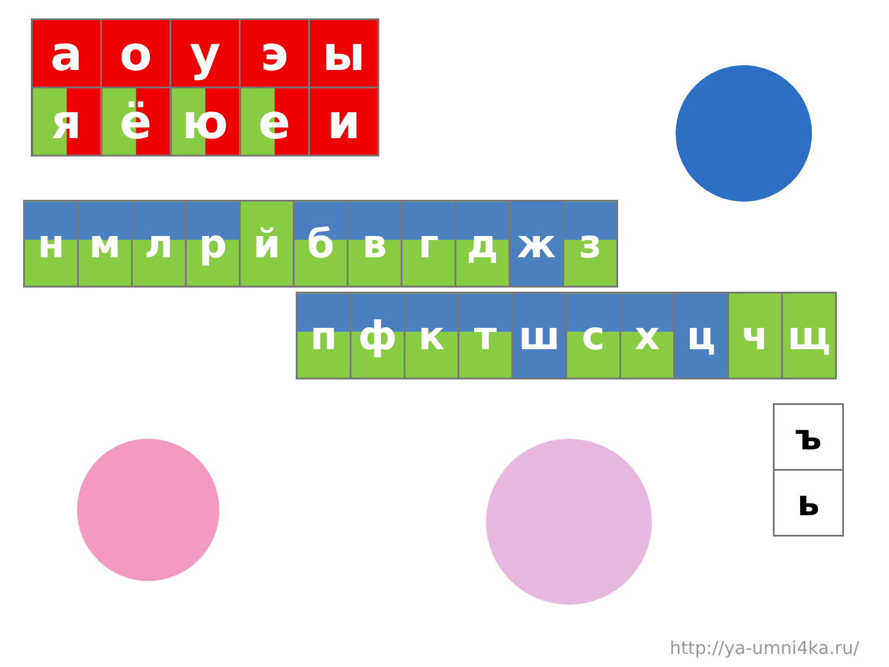| а | о | у | э | ы |
| я | ё | ю | е | и |
| н | м | л | р | й | б | в | г | д | ж | з |
| п | ф | к | т | ш | с | х | ц | ч | щ |
| ъ |
| ь |
http://ya-umni4ka.ru/